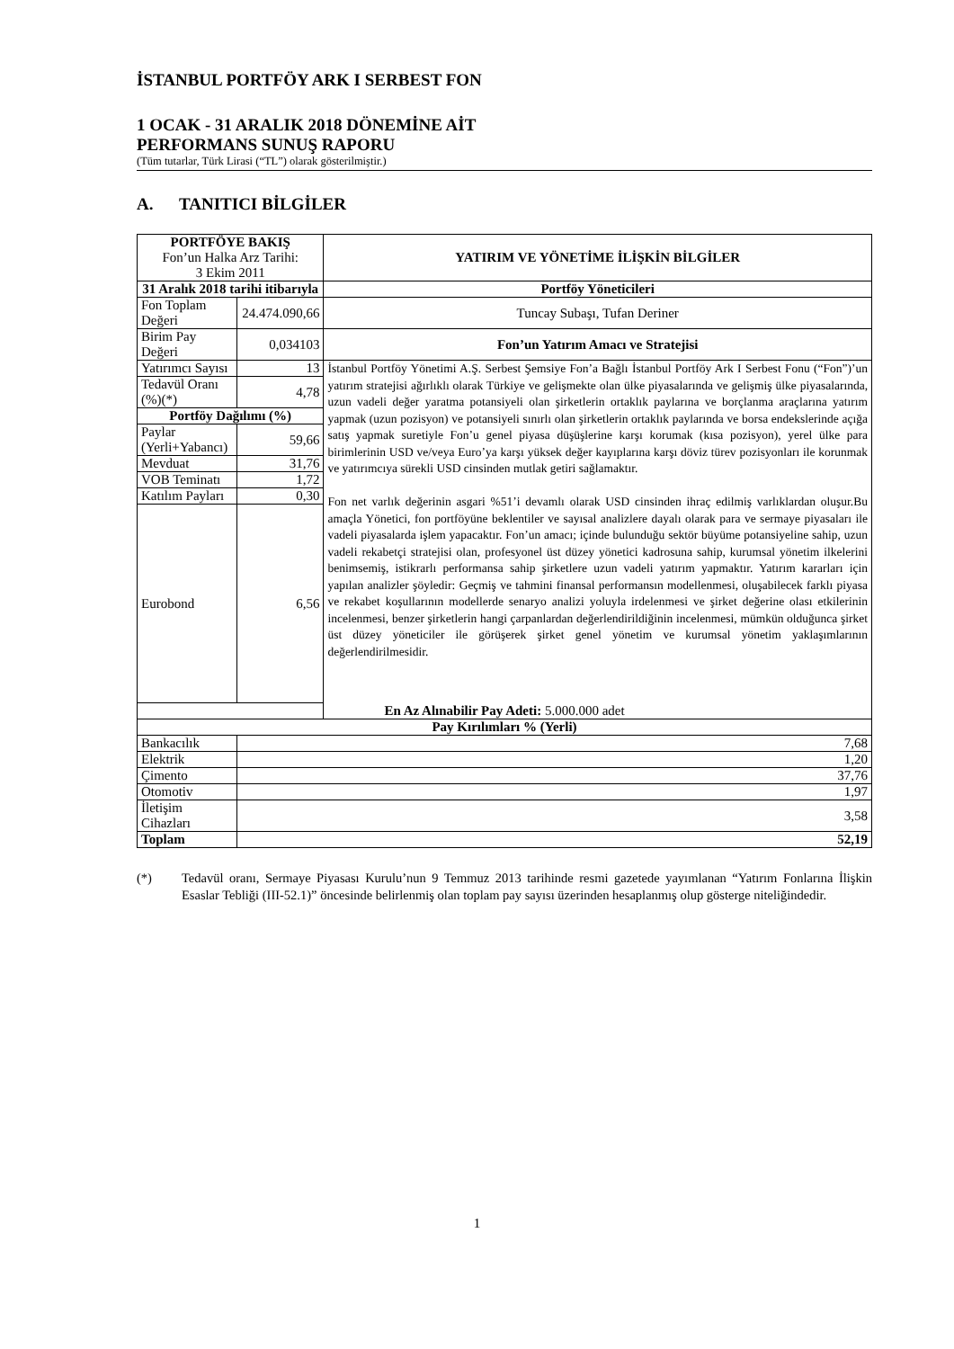İSTANBUL PORTFÖY ARK I SERBEST FON
1 OCAK - 31 ARALIK 2018 DÖNEMİNE AİT
PERFORMANS SUNUŞ RAPORU
(Tüm tutarlar, Türk Lirasi (“TL”) olarak gösterilmiştir.)
A. TANITICI BİLGİLER
| PORTFÖYE BAKIŞ Fon’un Halka Arz Tarihi: 3 Ekim 2011 | | YATIRIM VE YÖNETİME İLİŞKİN BİLGİLER |
| 31 Aralık 2018 tarihi itibarıyla | | Portföy Yöneticileri |
| Fon Toplam Değeri | 24.474.090,66 | Tuncay Subaşı, Tufan Deriner |
| Birim Pay Değeri | 0,034103 | Fon’un Yatırım Amacı ve Stratejisi |
| Yatırımcı Sayısı | 13 | İstanbul Portföy Yönetimi A.Ş. Serbest Şemsiye Fon’a Bağlı İstanbul Portföy Ark I Serbest Fonu (“Fon”)’un yatırım stratejisi ağırlıklı olarak Türkiye ve gelişmekte olan ülke piyasalarında ve gelişmiş ülke piyasalarında, uzun vadeli değer yaratma potansiyeli olan şirketlerin ortaklık paylarına ve borçlanma araçlarına yatırım yapmak (uzun pozisyon) ve potansiyeli sınırlı olan şirketlerin ortaklık paylarında ve borsa endekslerinde açığa satış yapmak suretiyle Fon’u genel piyasa düşüşlerine karşı korumak (kısa pozisyon), yerel ülke para birimlerinin USD ve/veya Euro’ya karşı yüksek değer kayıplarına karşı döviz türev pozisyonları ile korunmak ve yatırımcıya sürekli USD cinsinden mutlak getiri sağlamaktır. Fon net varlık değerinin asgari %51’i devamlı olarak USD cinsinden ihraç edilmiş varlıklardan oluşur.Bu amaçla Yönetici, fon portföyüne beklentiler ve sayısal analizlere dayalı olarak para ve sermaye piyasaları ile vadeli piyasalarda işlem yapacaktır. Fon’un amacı; içinde bulunduğu sektör büyüme potansiyeline sahip, uzun vadeli rekabetçi stratejisi olan, profesyonel üst düzey yönetici kadrosuna sahip, kurumsal yönetim ilkelerini benimsemiş, istikrarlı performansa sahip şirketlere uzun vadeli yatırım yapmaktır. Yatırım kararları için yapılan analizler şöyledir: Geçmiş ve tahmini finansal performansın modellenmesi, oluşabilecek farklı piyasa ve rekabet koşullarının modellerde senaryo analizi yoluyla irdelenmesi ve şirket değerine olası etkilerinin incelenmesi, benzer şirketlerin hangi çarpanlardan değerlendirildiğinin incelenmesi, mümkün olduğunca şirket üst düzey yöneticiler ile görüşerek şirket genel yönetim ve kurumsal yönetim yaklaşımlarının değerlendirilmesidir. |
| Tedavül Oranı (%)(*) | 4,78 | |
| Portföy Dağılımı (%) | | |
| Paylar (Yerli+Yabancı) | 59,66 | |
| Mevduat | 31,76 | |
| VOB Teminatı | 1,72 | |
| Katılım Payları | 0,30 | |
| Eurobond | 6,56 | |
| En Az Alınabilir Pay Adeti: 5.000.000 adet | | |
| Pay Kırılımları % (Yerli) | | |
| Bankacılık | 7,68 | |
| Elektrik | 1,20 | |
| Çimento | 37,76 | |
| Otomotiv | 1,97 | |
| İletişim Cihazları | 3,58 | |
| Toplam | 52,19 | |
(*) Tedavül oranı, Sermaye Piyasası Kurulu’nun 9 Temmuz 2013 tarihinde resmi gazetede yayımlanan “Yatırım Fonlarına İlişkin Esaslar Tebliği (III-52.1)” öncesinde belirlenmiş olan toplam pay sayısı üzerinden hesaplanmış olup gösterge niteliğindedir.
1